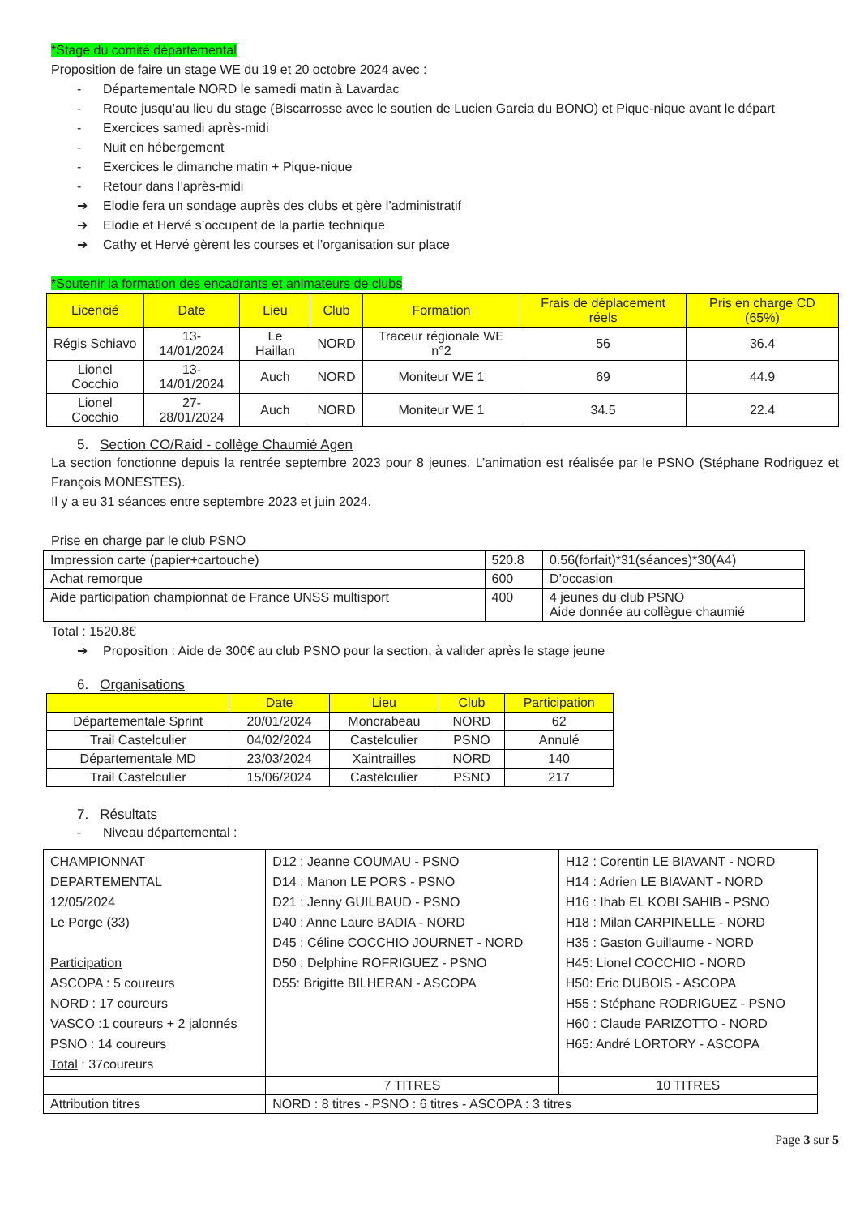*Stage du comité départemental
Proposition de faire un stage WE du 19 et 20 octobre 2024 avec :
- Départementale NORD le samedi matin à Lavardac
- Route jusqu’au lieu du stage (Biscarrosse avec le soutien de Lucien Garcia du BONO) et Pique-nique avant le départ
- Exercices samedi après-midi
- Nuit en hébergement
- Exercices le dimanche matin + Pique-nique
- Retour dans l’après-midi
➔ Elodie fera un sondage auprès des clubs et gère l’administratif
➔ Elodie et Hervé s’occupent de la partie technique
➔ Cathy et Hervé gèrent les courses et l’organisation sur place
*Soutenir la formation des encadrants et animateurs de clubs
| Licencié | Date | Lieu | Club | Formation | Frais de déplacement réels | Pris en charge CD (65%) |
| --- | --- | --- | --- | --- | --- | --- |
| Régis Schiavo | 13-14/01/2024 | Le Haillan | NORD | Traceur régionale WE n°2 | 56 | 36.4 |
| Lionel Cocchio | 13-14/01/2024 | Auch | NORD | Moniteur WE 1 | 69 | 44.9 |
| Lionel Cocchio | 27-28/01/2024 | Auch | NORD | Moniteur WE 1 | 34.5 | 22.4 |
5. Section CO/Raid - collège Chaumié Agen
La section fonctionne depuis la rentrée septembre 2023 pour 8 jeunes. L’animation est réalisée par le PSNO (Stéphane Rodriguez et François MONESTES).
Il y a eu 31 séances entre septembre 2023 et juin 2024.
Prise en charge par le club PSNO
| Impression carte (papier+cartouche) | 520.8 | 0.56(forfait)*31(séances)*30(A4) |
| Achat remorque | 600 | D’occasion |
| Aide participation championnat de France UNSS multisport | 400 | 4 jeunes du club PSNO Aide donnée au collègue chaumié |
Total : 1520.8€
➔ Proposition : Aide de 300€ au club PSNO pour la section, à valider après le stage jeune
6. Organisations
| | Date | Lieu | Club | Participation |
| --- | --- | --- | --- | --- |
| Départementale Sprint | 20/01/2024 | Moncrabeau | NORD | 62 |
| Trail Castelculier | 04/02/2024 | Castelculier | PSNO | Annulé |
| Départementale MD | 23/03/2024 | Xaintrailles | NORD | 140 |
| Trail Castelculier | 15/06/2024 | Castelculier | PSNO | 217 |
7. Résultats
- Niveau départemental :
| CHAMPIONNAT DEPARTEMENTAL 12/05/2024 Le Porge (33) Participation ASCOPA : 5 coureurs NORD : 17 coureurs VASCO :1 coureurs + 2 jalonnés PSNO : 14 coureurs Total : 37coureurs | D12 : Jeanne COUMAU - PSNO D14 : Manon LE PORS - PSNO D21 : Jenny GUILBAUD - PSNO D40 : Anne Laure BADIA - NORD D45 : Céline COCCHIO JOURNET - NORD D50 : Delphine ROFRIGUEZ - PSNO D55: Brigitte BILHERAN - ASCOPA | H12 : Corentin LE BIAVANT - NORD H14 : Adrien LE BIAVANT - NORD H16 : Ihab EL KOBI SAHIB - PSNO H18 : Milan CARPINELLE - NORD H35 : Gaston Guillaume - NORD H45: Lionel COCCHIO - NORD H50: Eric DUBOIS - ASCOPA H55 : Stéphane RODRIGUEZ - PSNO H60 : Claude PARIZOTTO - NORD H65: André LORTORY - ASCOPA |
| | 7 TITRES | 10 TITRES |
| Attribution titres | NORD : 8 titres - PSNO : 6 titres - ASCOPA : 3 titres | |
Page 3 sur 5